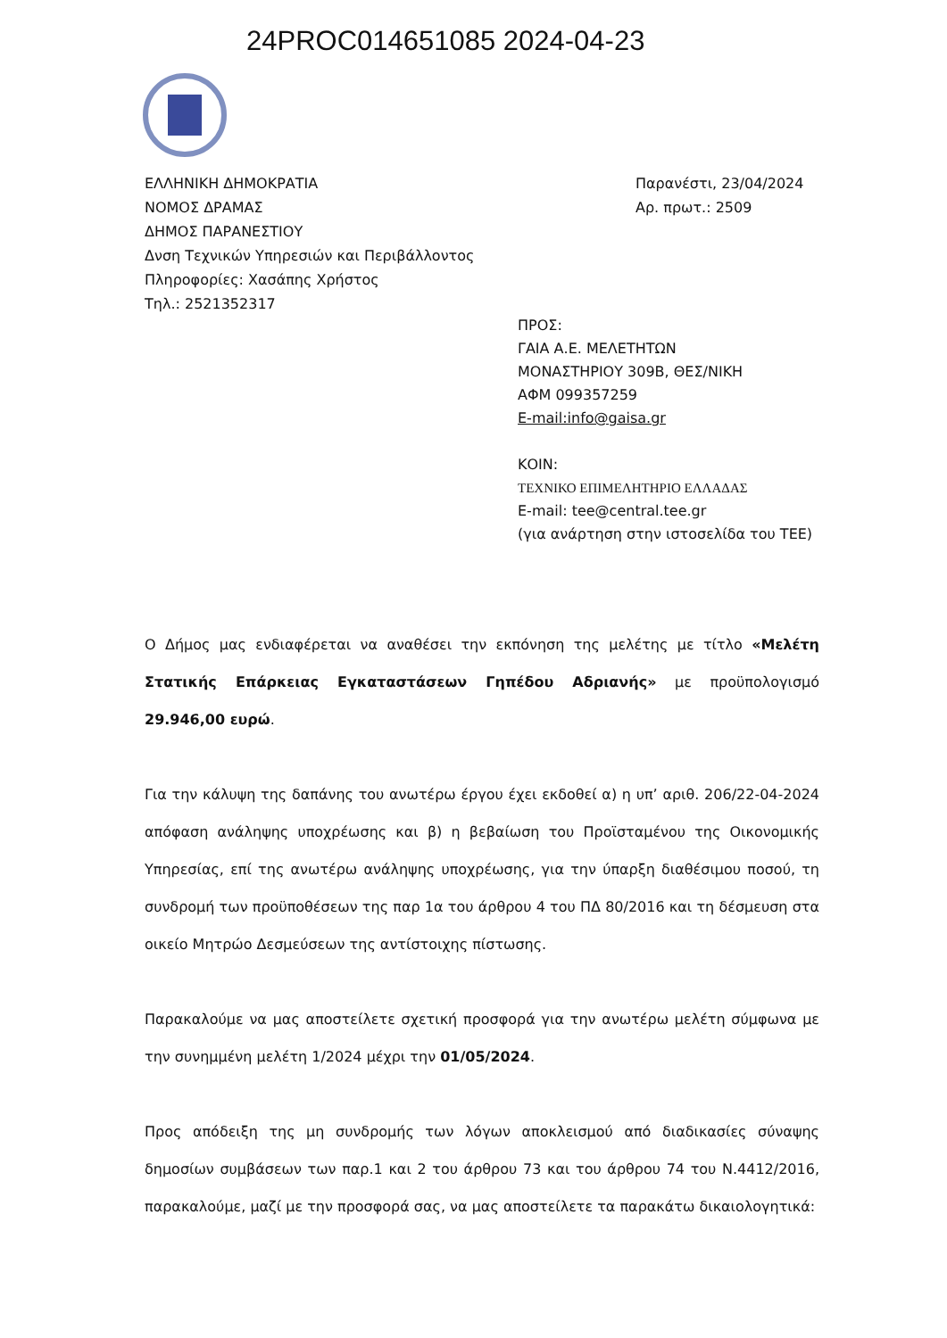24PROC014651085 2024-04-23
ΕΛΛΗΝΙΚΗ ΔΗΜΟΚΡΑΤΙΑ
ΝΟΜΟΣ ΔΡΑΜΑΣ
ΔΗΜΟΣ ΠΑΡΑΝΕΣΤΙΟΥ
Δνση Τεχνικών Υπηρεσιών και Περιβάλλοντος
Πληροφορίες: Χασάπης Χρήστος
Τηλ.: 2521352317
Παρανέστι, 23/04/2024
Αρ. πρωτ.: 2509
ΠΡΟΣ:
ΓΑΙΑ Α.Ε. ΜΕΛΕΤΗΤΩΝ
ΜΟΝΑΣΤΗΡΙΟΥ 309Β, ΘΕΣ/ΝΙΚΗ
ΑΦΜ 099357259
E-mail:info@gaisa.gr
ΚΟΙΝ:
ΤΕΧΝΙΚΟ ΕΠΙΜΕΛΗΤΗΡΙΟ ΕΛΛΑΔΑΣ
E-mail: tee@central.tee.gr
(για ανάρτηση στην ιστοσελίδα του ΤΕΕ)
Ο Δήμος μας ενδιαφέρεται να αναθέσει την εκπόνηση της μελέτης με τίτλο «Μελέτη Στατικής Επάρκειας Εγκαταστάσεων Γηπέδου Αδριανής» με προϋπολογισμό 29.946,00 ευρώ.
Για την κάλυψη της δαπάνης του ανωτέρω έργου έχει εκδοθεί α) η υπ’ αριθ. 206/22-04-2024 απόφαση ανάληψης υποχρέωσης και β) η βεβαίωση του Προϊσταμένου της Οικονομικής Υπηρεσίας, επί της ανωτέρω ανάληψης υποχρέωσης, για την ύπαρξη διαθέσιμου ποσού, τη συνδρομή των προϋποθέσεων της παρ 1α του άρθρου 4 του ΠΔ 80/2016 και τη δέσμευση στα οικείο Μητρώο Δεσμεύσεων της αντίστοιχης πίστωσης.
Παρακαλούμε να μας αποστείλετε σχετική προσφορά για την ανωτέρω μελέτη σύμφωνα με την συνημμένη μελέτη 1/2024 μέχρι την 01/05/2024.
Προς απόδειξη της μη συνδρομής των λόγων αποκλεισμού από διαδικασίες σύναψης δημοσίων συμβάσεων των παρ.1 και 2 του άρθρου 73 και του άρθρου 74 του Ν.4412/2016, παρακαλούμε, μαζί με την προσφορά σας, να μας αποστείλετε τα παρακάτω δικαιολογητικά: